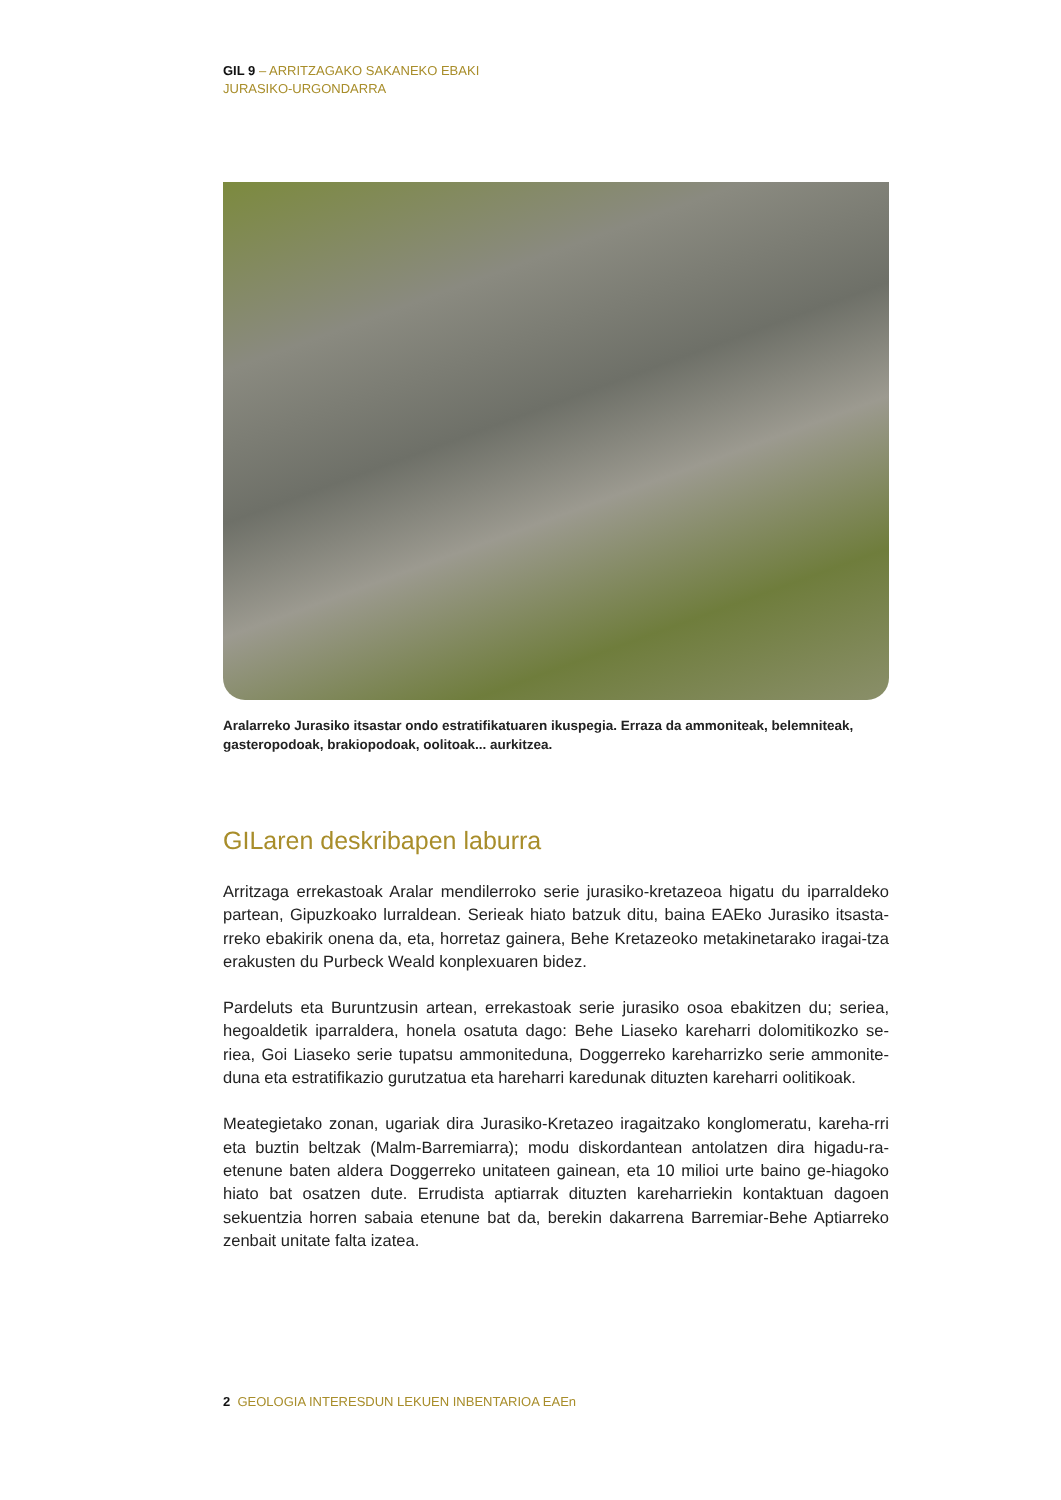GIL 9 – ARRITZAGAKO SAKANEKO EBAKI
JURASIKO-URGONDARRA
Aralarreko Jurasiko itsastar ondo estratifikatuaren ikuspegia. Erraza da ammoniteak, belemniteak, gasteropodoak, brakiopodoak, oolitoak... aurkitzea.
GILaren deskribapen laburra
Arritzaga errekastoak Aralar mendilerroko serie jurasiko-kretazeoa higatu du iparraldeko partean, Gipuzkoako lurraldean. Serieak hiato batzuk ditu, baina EAEko Jurasiko itsasta-rreko ebakirik onena da, eta, horretaz gainera, Behe Kretazeoko metakinetarako iragai-tza erakusten du Purbeck Weald konplexuaren bidez.
Pardeluts eta Buruntzusin artean, errekastoak serie jurasiko osoa ebakitzen du; seriea, hegoaldetik iparraldera, honela osatuta dago: Behe Liaseko kareharri dolomitikozko se-riea, Goi Liaseko serie tupatsu ammoniteduna, Doggerreko kareharrizko serie ammonite-duna eta estratifikazio gurutzatua eta hareharri karedunak dituzten kareharri oolitikoak.
Meategietako zonan, ugariak dira Jurasiko-Kretazeo iragaitzako konglomeratu, kareha-rri eta buztin beltzak (Malm-Barremiarra); modu diskordantean antolatzen dira higadu-ra-etenune baten aldera Doggerreko unitateen gainean, eta 10 milioi urte baino ge-hiagoko hiato bat osatzen dute. Errudista aptiarrak dituzten kareharriekin kontaktuan dagoen sekuentzia horren sabaia etenune bat da, berekin dakarrena Barremiar-Behe Aptiarreko zenbait unitate falta izatea.
2 GEOLOGIA INTERESDUN LEKUEN INBENTARIOA EAEn